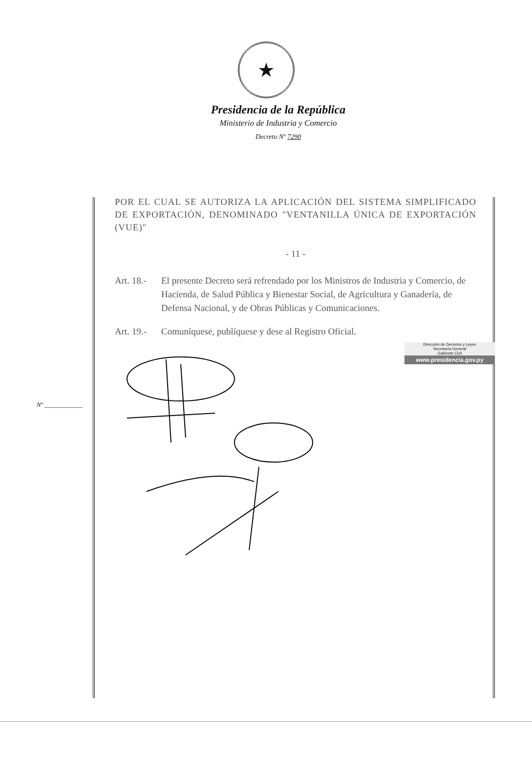★
Presidencia de la República
Ministerio de Industria y Comercio
Decreto Nº 7290
POR EL CUAL SE AUTORIZA LA APLICACIÓN DEL SISTEMA SIMPLIFICADO DE EXPORTACIÓN, DENOMINADO "VENTANILLA ÚNICA DE EXPORTACIÓN (VUE)"
- 11 -
Art. 18.- El presente Decreto será refrendado por los Ministros de Industria y Comercio, de Hacienda, de Salud Pública y Bienestar Social, de Agricultura y Ganadería, de Defensa Nacional, y de Obras Públicas y Comunicaciones.
Art. 19.- Comuníquese, publíquese y dese al Registro Oficial.
Dirección de Decretos y Leyes
Secretaría General
Gabinete Civil
www.presidencia.gov.py
Nº ____________